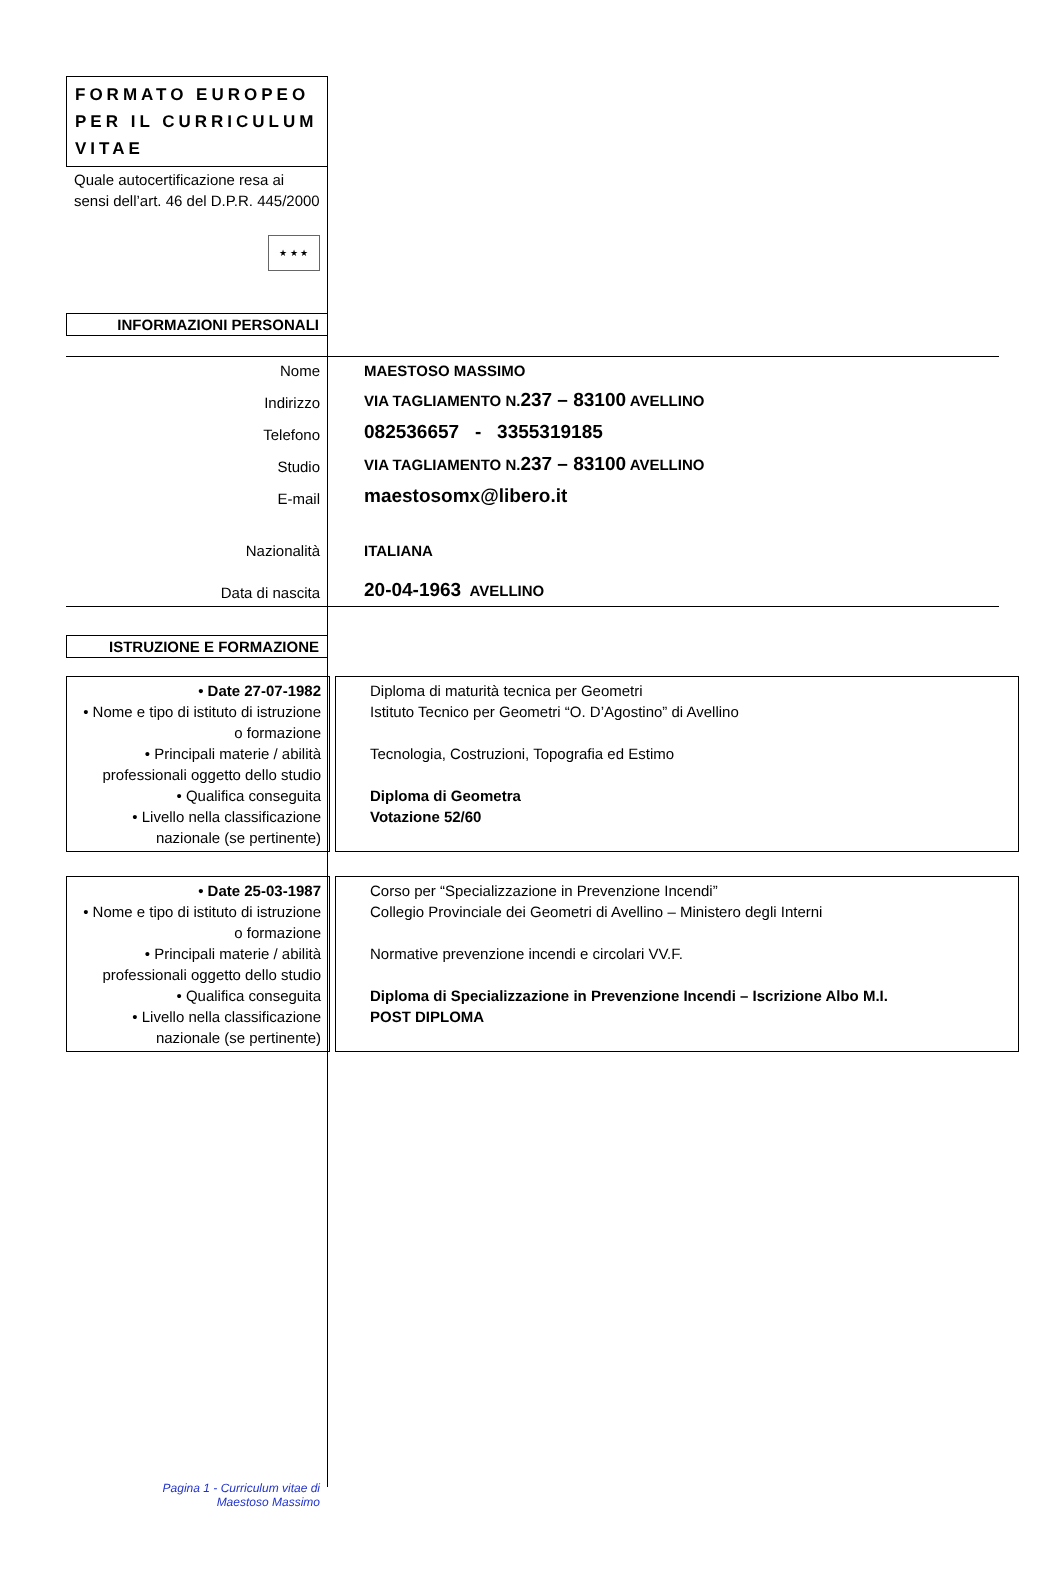FORMATO EUROPEO PER IL CURRICULUM VITAE
Quale autocertificazione resa ai sensi dell’art. 46 del D.P.R. 445/2000
★ ★ ★
INFORMAZIONI PERSONALI
| Nome | MAESTOSO MASSIMO |
| Indirizzo | VIA TAGLIAMENTO N. 237 – 83100 AVELLINO |
| Telefono | 082536657 - 3355319185 |
| Studio | VIA TAGLIAMENTO N. 237 – 83100 AVELLINO |
| E-mail | maestosomx@libero.it |
| Nazionalità | ITALIANA |
| Data di nascita | 20-04-1963 AVELLINO |
ISTRUZIONE E FORMAZIONE
| • Date 27-07-1982 • Nome e tipo di istituto di istruzione o formazione • Principali materie / abilità professionali oggetto dello studio • Qualifica conseguita • Livello nella classificazione nazionale (se pertinente) | | Diploma di maturità tecnica per Geometri Istituto Tecnico per Geometri “O. D’Agostino” di Avellino Tecnologia, Costruzioni, Topografia ed Estimo Diploma di Geometra Votazione 52/60 |
| • Date 25-03-1987 • Nome e tipo di istituto di istruzione o formazione • Principali materie / abilità professionali oggetto dello studio • Qualifica conseguita • Livello nella classificazione nazionale (se pertinente) | | Corso per “Specializzazione in Prevenzione Incendi” Collegio Provinciale dei Geometri di Avellino – Ministero degli Interni Normative prevenzione incendi e circolari VV.F. Diploma di Specializzazione in Prevenzione Incendi – Iscrizione Albo M.I. POST DIPLOMA |
Pagina 1 - Curriculum vitae di
Maestoso Massimo